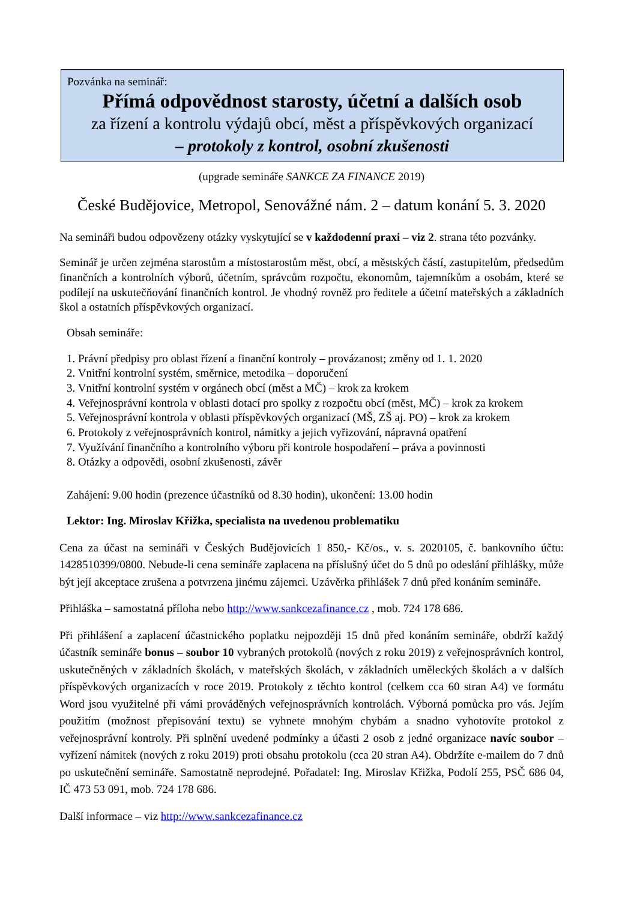Pozvánka na seminář:
Přímá odpovědnost starosty, účetní a dalších osob
za řízení a kontrolu výdajů obcí, měst a příspěvkových organizací
– protokoly z kontrol, osobní zkušenosti
(upgrade semináře SANKCE ZA FINANCE 2019)
České Budějovice, Metropol, Senovážné nám. 2 – datum konání 5. 3. 2020
Na semináři budou odpovězeny otázky vyskytující se v každodenní praxi – viz 2. strana této pozvánky.
Seminář je určen zejména starostům a místostarostům měst, obcí, a městských částí, zastupitelům, předsedům finančních a kontrolních výborů, účetním, správcům rozpočtu, ekonomům, tajemníkům a osobám, které se podílejí na uskutečňování finančních kontrol. Je vhodný rovněž pro ředitele a účetní mateřských a základních škol a ostatních příspěvkových organizací.
Obsah semináře:
1. Právní předpisy pro oblast řízení a finanční kontroly – provázanost; změny od 1. 1. 2020
2. Vnitřní kontrolní systém, směrnice, metodika – doporučení
3. Vnitřní kontrolní systém v orgánech obcí (měst a MČ) – krok za krokem
4. Veřejnosprávní kontrola v oblasti dotací pro spolky z rozpočtu obcí (měst, MČ) – krok za krokem
5. Veřejnosprávní kontrola v oblasti příspěvkových organizací (MŠ, ZŠ aj. PO) – krok za krokem
6. Protokoly z veřejnosprávních kontrol, námitky a jejich vyřizování, nápravná opatření
7. Využívání finančního a kontrolního výboru při kontrole hospodaření – práva a povinnosti
8. Otázky a odpovědi, osobní zkušenosti, závěr
Zahájení: 9.00 hodin (prezence účastníků od 8.30 hodin), ukončení: 13.00 hodin
Lektor: Ing. Miroslav Křižka, specialista na uvedenou problematiku
Cena za účast na semináři v Českých Budějovicích 1 850,- Kč/os., v. s. 2020105, č. bankovního účtu: 1428510399/0800. Nebude-li cena semináře zaplacena na příslušný účet do 5 dnů po odeslání přihlášky, může být její akceptace zrušena a potvrzena jinému zájemci. Uzávěrka přihlášek 7 dnů před konáním semináře.
Přihláška – samostatná příloha nebo http://www.sankcezafinance.cz , mob. 724 178 686.
Při přihlášení a zaplacení účastnického poplatku nejpozději 15 dnů před konáním semináře, obdrží každý účastník semináře bonus – soubor 10 vybraných protokolů (nových z roku 2019) z veřejnosprávních kontrol, uskutečněných v základních školách, v mateřských školách, v základních uměleckých školách a v dalších příspěvkových organizacích v roce 2019. Protokoly z těchto kontrol (celkem cca 60 stran A4) ve formátu Word jsou využitelné při vámi prováděných veřejnosprávních kontrolách. Výborná pomůcka pro vás. Jejím použitím (možnost přepisování textu) se vyhnete mnohým chybám a snadno vyhotovíte protokol z veřejnosprávní kontroly. Při splnění uvedené podmínky a účasti 2 osob z jedné organizace navíc soubor – vyřízení námitek (nových z roku 2019) proti obsahu protokolu (cca 20 stran A4). Obdržíte e-mailem do 7 dnů po uskutečnění semináře. Samostatně neprodejné. Pořadatel: Ing. Miroslav Křižka, Podolí 255, PSČ 686 04, IČ 473 53 091, mob. 724 178 686.
Další informace – viz http://www.sankcezafinance.cz